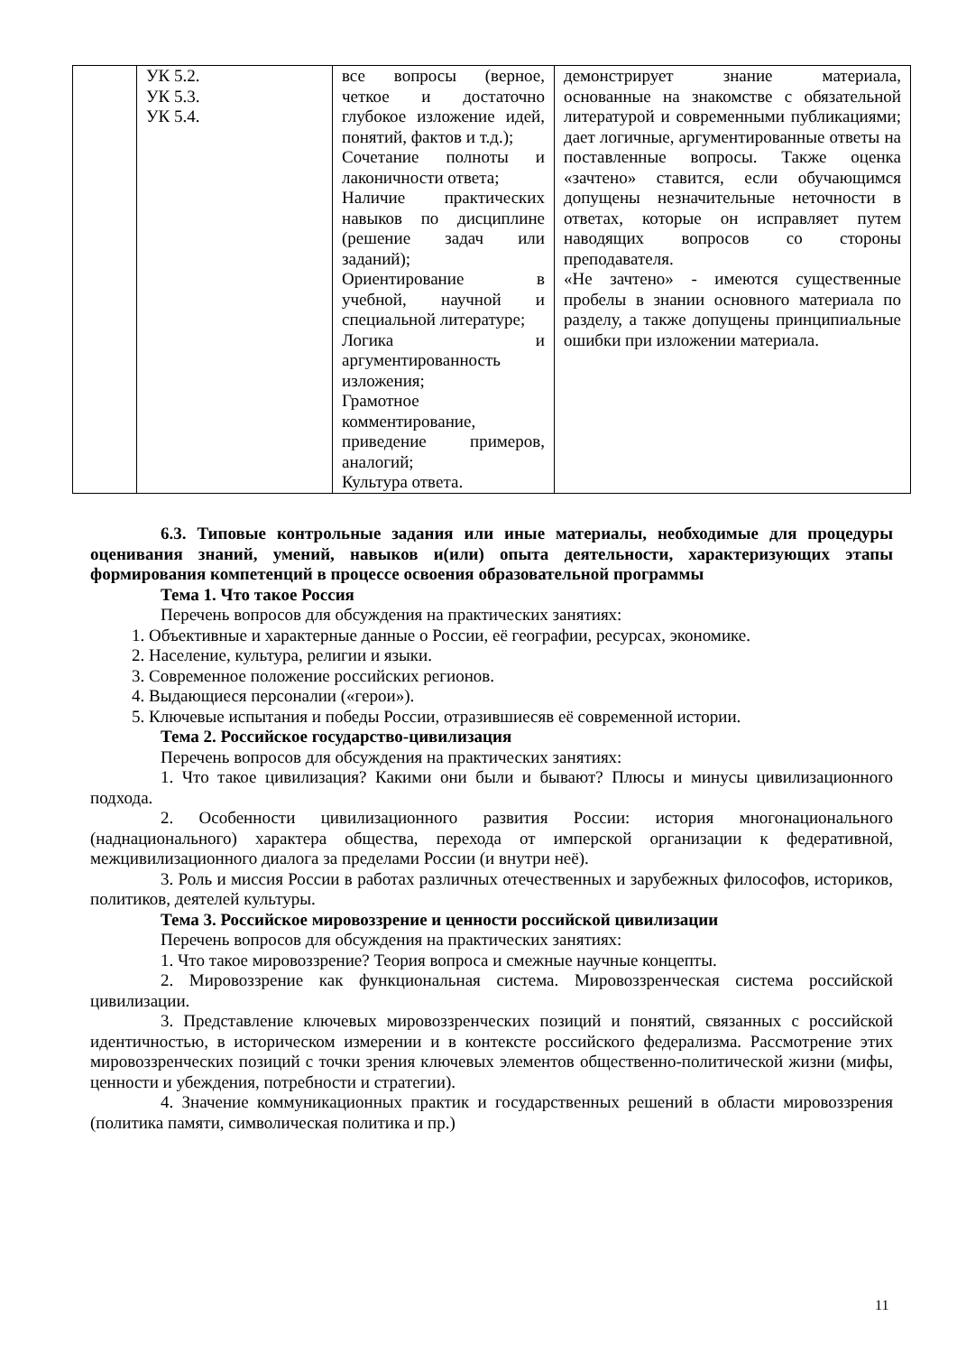| | УК 5.2. УК 5.3. УК 5.4. | все вопросы (верное, четкое и достаточно глубокое изложение идей, понятий, фактов и т.д.); Сочетание полноты и лаконичности ответа; Наличие практических навыков по дисциплине (решение задач или заданий); Ориентирование в учебной, научной и специальной литературе; Логика и аргументированность изложения; Грамотное комментирование, приведение примеров, аналогий; Культура ответа. | демонстрирует знание материала, основанные на знакомстве с обязательной литературой и современными публикациями; дает логичные, аргументированные ответы на поставленные вопросы. Также оценка «зачтено» ставится, если обучающимся допущены незначительные неточности в ответах, которые он исправляет путем наводящих вопросов со стороны преподавателя. «Не зачтено» - имеются существенные пробелы в знании основного материала по разделу, а также допущены принципиальные ошибки при изложении материала. |
6.3. Типовые контрольные задания или иные материалы, необходимые для процедуры оценивания знаний, умений, навыков и(или) опыта деятельности, характеризующих этапы формирования компетенций в процессе освоения образовательной программы
Тема 1. Что такое Россия
Перечень вопросов для обсуждения на практических занятиях:
1. Объективные и характерные данные о России, её географии, ресурсах, экономике.
2. Население, культура, религии и языки.
3. Современное положение российских регионов.
4. Выдающиеся персоналии («герои»).
5. Ключевые испытания и победы России, отразившиесяв её современной истории.
Тема 2. Российское государство-цивилизация
Перечень вопросов для обсуждения на практических занятиях:
1. Что такое цивилизация? Какими они были и бывают? Плюсы и минусы цивилизационного подхода.
2. Особенности цивилизационного развития России: история многонационального (наднационального) характера общества, перехода от имперской организации к федеративной, межцивилизационного диалога за пределами России (и внутри неё).
3. Роль и миссия России в работах различных отечественных и зарубежных философов, историков, политиков, деятелей культуры.
Тема 3. Российское мировоззрение и ценности российской цивилизации
Перечень вопросов для обсуждения на практических занятиях:
1. Что такое мировоззрение? Теория вопроса и смежные научные концепты.
2. Мировоззрение как функциональная система. Мировоззренческая система российской цивилизации.
3. Представление ключевых мировоззренческих позиций и понятий, связанных с российской идентичностью, в историческом измерении и в контексте российского федерализма. Рассмотрение этих мировоззренческих позиций с точки зрения ключевых элементов общественно-политической жизни (мифы, ценности и убеждения, потребности и стратегии).
4. Значение коммуникационных практик и государственных решений в области мировоззрения (политика памяти, символическая политика и пр.)
11